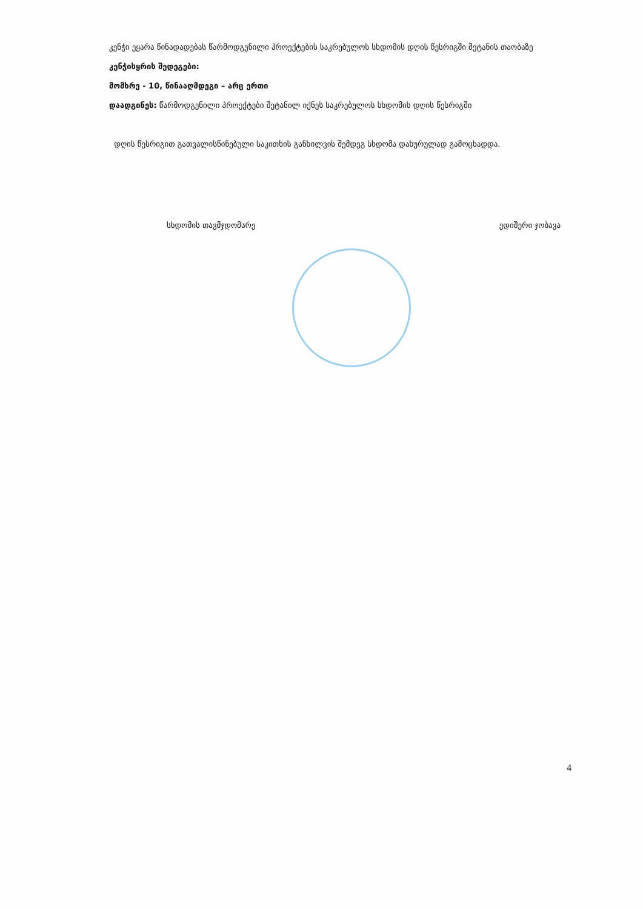კენჭი ეყარა წინადადებას წარმოდგენილი პროექტების საკრებულოს სხდომის დღის წესრიგში შეტანის თაობაზე
კენჭისყრის შედეგები:
მომხრე - 10, წინააღმდეგი – არც ერთი
დაადგინეს: წარმოდგენილი პროექტები შეტანილ იქნეს საკრებულოს სხდომის დღის წესრიგში
დღის წესრიგით გათვალისწინებული საკითხის განხილვის შემდეგ სხდომა დახურულად გამოცხადდა.
სხდომის თავმჯდომარე ედიშერი ჯობავა
4